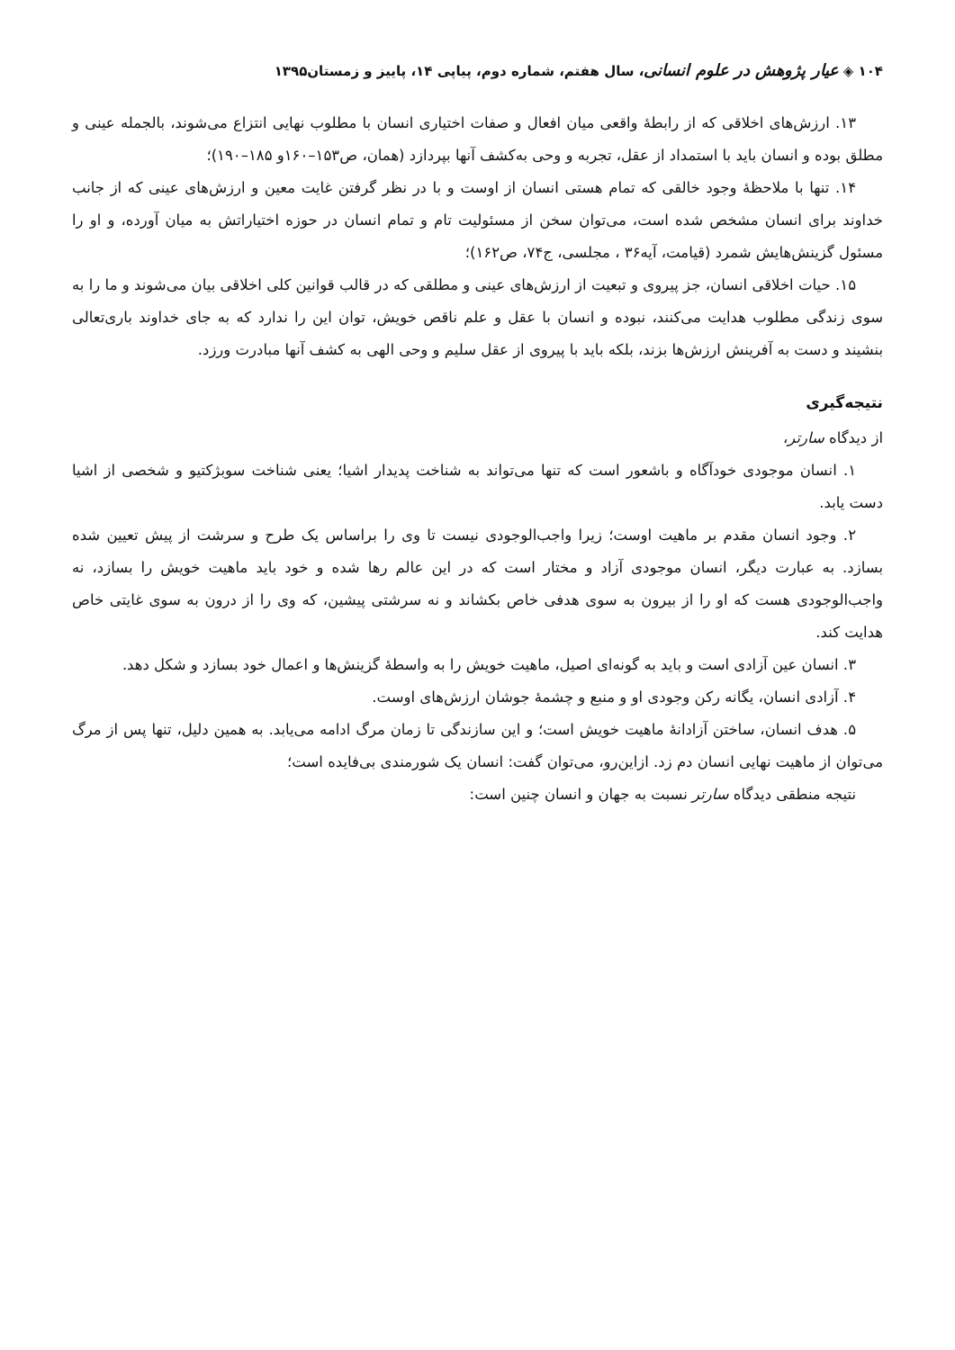۱۰۴ ◈ عیار پژوهش در علوم انسانی، سال هفتم، شماره دوم، پیاپی ۱۴، پاییز و زمستان۱۳۹۵
۱۳. ارزش‌های اخلاقی که از رابطهٔ واقعی میان افعال و صفات اختیاری انسان با مطلوب نهایی انتزاع می‌شوند، بالجمله عینی و مطلق بوده و انسان باید با استمداد از عقل، تجربه و وحی به‌کشف آنها بپردازد (همان، ص۱۵۳–۱۶۰و ۱۸۵–۱۹۰)؛
۱۴. تنها با ملاحظهٔ وجود خالقی که تمام هستی انسان از اوست و با در نظر گرفتن غایت معین و ارزش‌های عینی که از جانب خداوند برای انسان مشخص شده است، می‌توان سخن از مسئولیت تام و تمام انسان در حوزه اختیاراتش به میان آورده، و او را مسئول گزینش‌هایش شمرد (قیامت، آیه۳۶ ، مجلسی، ج۷۴، ص۱۶۲)؛
۱۵. حیات اخلاقی انسان، جز پیروی و تبعیت از ارزش‌های عینی و مطلقی که در قالب قوانین کلی اخلاقی بیان می‌شوند و ما را به سوی زندگی مطلوب هدایت می‌کنند، نبوده و انسان با عقل و علم ناقص خویش، توان این را ندارد که به جای خداوند باری‌تعالی بنشیند و دست به آفرینش ارزش‌ها بزند، بلکه باید با پیروی از عقل سلیم و وحی الهی به کشف آنها مبادرت ورزد.
نتیجه‌گیری
از دیدگاه سارتر،
۱. انسان موجودی خودآگاه و باشعور است که تنها می‌تواند به شناخت پدیدار اشیا؛ یعنی شناخت سوبژکتیو و شخصی از اشیا دست یابد.
۲. وجود انسان مقدم بر ماهیت اوست؛ زیرا واجب‌الوجودی نیست تا وی را براساس یک طرح و سرشت از پیش تعیین شده بسازد. به عبارت دیگر، انسان موجودی آزاد و مختار است که در این عالم رها شده و خود باید ماهیت خویش را بسازد، نه واجب‌الوجودی هست که او را از بیرون به سوی هدفی خاص بکشاند و نه سرشتی پیشین، که وی را از درون به سوی غایتی خاص هدایت کند.
۳. انسان عین آزادی است و باید به گونه‌ای اصیل، ماهیت خویش را به واسطهٔ گزینش‌ها و اعمال خود بسازد و شکل دهد.
۴. آزادی انسان، یگانه رکن وجودی او و منبع و چشمهٔ جوشان ارزش‌های اوست.
۵. هدف انسان، ساختن آزادانهٔ ماهیت خویش است؛ و این سازندگی تا زمان مرگ ادامه می‌یابد. به همین دلیل، تنها پس از مرگ می‌توان از ماهیت نهایی انسان دم زد. ازاین‌رو، می‌توان گفت: انسان یک شورمندی بی‌فایده است؛
نتیجه منطقی دیدگاه سارتر نسبت به جهان و انسان چنین است: